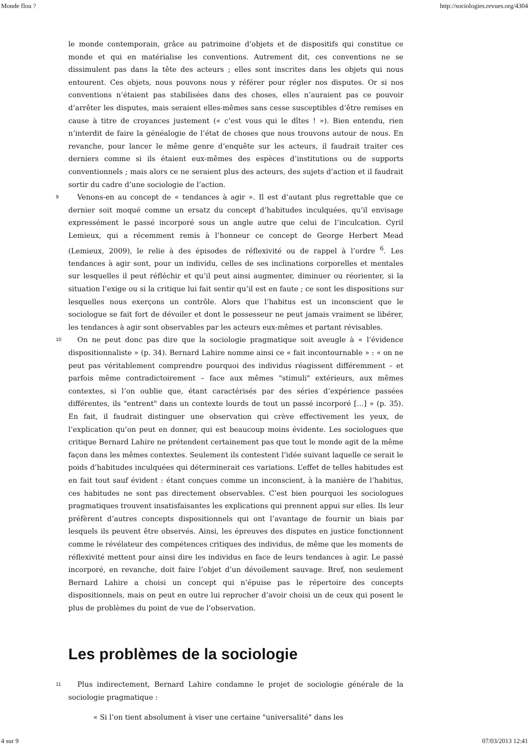Monde flou ? http://sociologies.revues.org/4304
le monde contemporain, grâce au patrimoine d’objets et de dispositifs qui constitue ce monde et qui en matérialise les conventions. Autrement dit, ces conventions ne se dissimulent pas dans la tête des acteurs ; elles sont inscrites dans les objets qui nous entourent. Ces objets, nous pouvons nous y référer pour régler nos disputes. Or si nos conventions n’étaient pas stabilisées dans des choses, elles n’auraient pas ce pouvoir d’arrêter les disputes, mais seraient elles-mêmes sans cesse susceptibles d’être remises en cause à titre de croyances justement (« c’est vous qui le dîtes ! »). Bien entendu, rien n’interdit de faire la généalogie de l’état de choses que nous trouvons autour de nous. En revanche, pour lancer le même genre d’enquête sur les acteurs, il faudrait traiter ces derniers comme si ils étaient eux-mêmes des espèces d’institutions ou de supports conventionnels ; mais alors ce ne seraient plus des acteurs, des sujets d’action et il faudrait sortir du cadre d’une sociologie de l’action.
9
Venons-en au concept de « tendances à agir ». Il est d’autant plus regrettable que ce dernier soit moqué comme un ersatz du concept d’habitudes inculquées, qu’il envisage expressément le passé incorporé sous un angle autre que celui de l’inculcation. Cyril Lemieux, qui a récemment remis à l’honneur ce concept de George Herbert Mead (Lemieux, 2009), le relie à des épisodes de réflexivité ou de rappel à l’ordre <sup>6</sup>. Les tendances à agir sont, pour un individu, celles de ses inclinations corporelles et mentales sur lesquelles il peut réfléchir et qu’il peut ainsi augmenter, diminuer ou réorienter, si la situation l’exige ou si la critique lui fait sentir qu’il est en faute ; ce sont les dispositions sur lesquelles nous exerçons un contrôle. Alors que l’habitus est un inconscient que le sociologue se fait fort de dévoiler et dont le possesseur ne peut jamais vraiment se libérer, les tendances à agir sont observables par les acteurs eux-mêmes et partant révisables.
10
On ne peut donc pas dire que la sociologie pragmatique soit aveugle à « l’évidence dispositionnaliste » (p. 34). Bernard Lahire nomme ainsi ce « fait incontournable » : « on ne peut pas véritablement comprendre pourquoi des individus réagissent différemment – et parfois même contradictoirement – face aux mêmes "stimuli" extérieurs, aux mêmes contextes, si l’on oublie que, étant caractérisés par des séries d’expérience passées différentes, ils "entrent" dans un contexte lourds de tout un passé incorporé […] » (p. 35). En fait, il faudrait distinguer une observation qui crève effectivement les yeux, de l’explication qu’on peut en donner, qui est beaucoup moins évidente. Les sociologues que critique Bernard Lahire ne prétendent certainement pas que tout le monde agit de la même façon dans les mêmes contextes. Seulement ils contestent l’idée suivant laquelle ce serait le poids d’habitudes inculquées qui déterminerait ces variations. L’effet de telles habitudes est en fait tout sauf évident : étant conçues comme un inconscient, à la manière de l’habitus, ces habitudes ne sont pas directement observables. C’est bien pourquoi les sociologues pragmatiques trouvent insatisfaisantes les explications qui prennent appui sur elles. Ils leur préfèrent d’autres concepts dispositionnels qui ont l’avantage de fournir un biais par lesquels ils peuvent être observés. Ainsi, les épreuves des disputes en justice fonctionnent comme le révélateur des compétences critiques des individus, de même que les moments de réflexivité mettent pour ainsi dire les individus en face de leurs tendances à agir. Le passé incorporé, en revanche, doit faire l’objet d’un dévoilement sauvage. Bref, non seulement Bernard Lahire a choisi un concept qui n’épuise pas le répertoire des concepts dispositionnels, mais on peut en outre lui reprocher d’avoir choisi un de ceux qui posent le plus de problèmes du point de vue de l’observation.
Les problèmes de la sociologie
11
Plus indirectement, Bernard Lahire condamne le projet de sociologie générale de la sociologie pragmatique :
« Si l’on tient absolument à viser une certaine "universalité" dans les
4 sur 9 07/03/2013 12:41